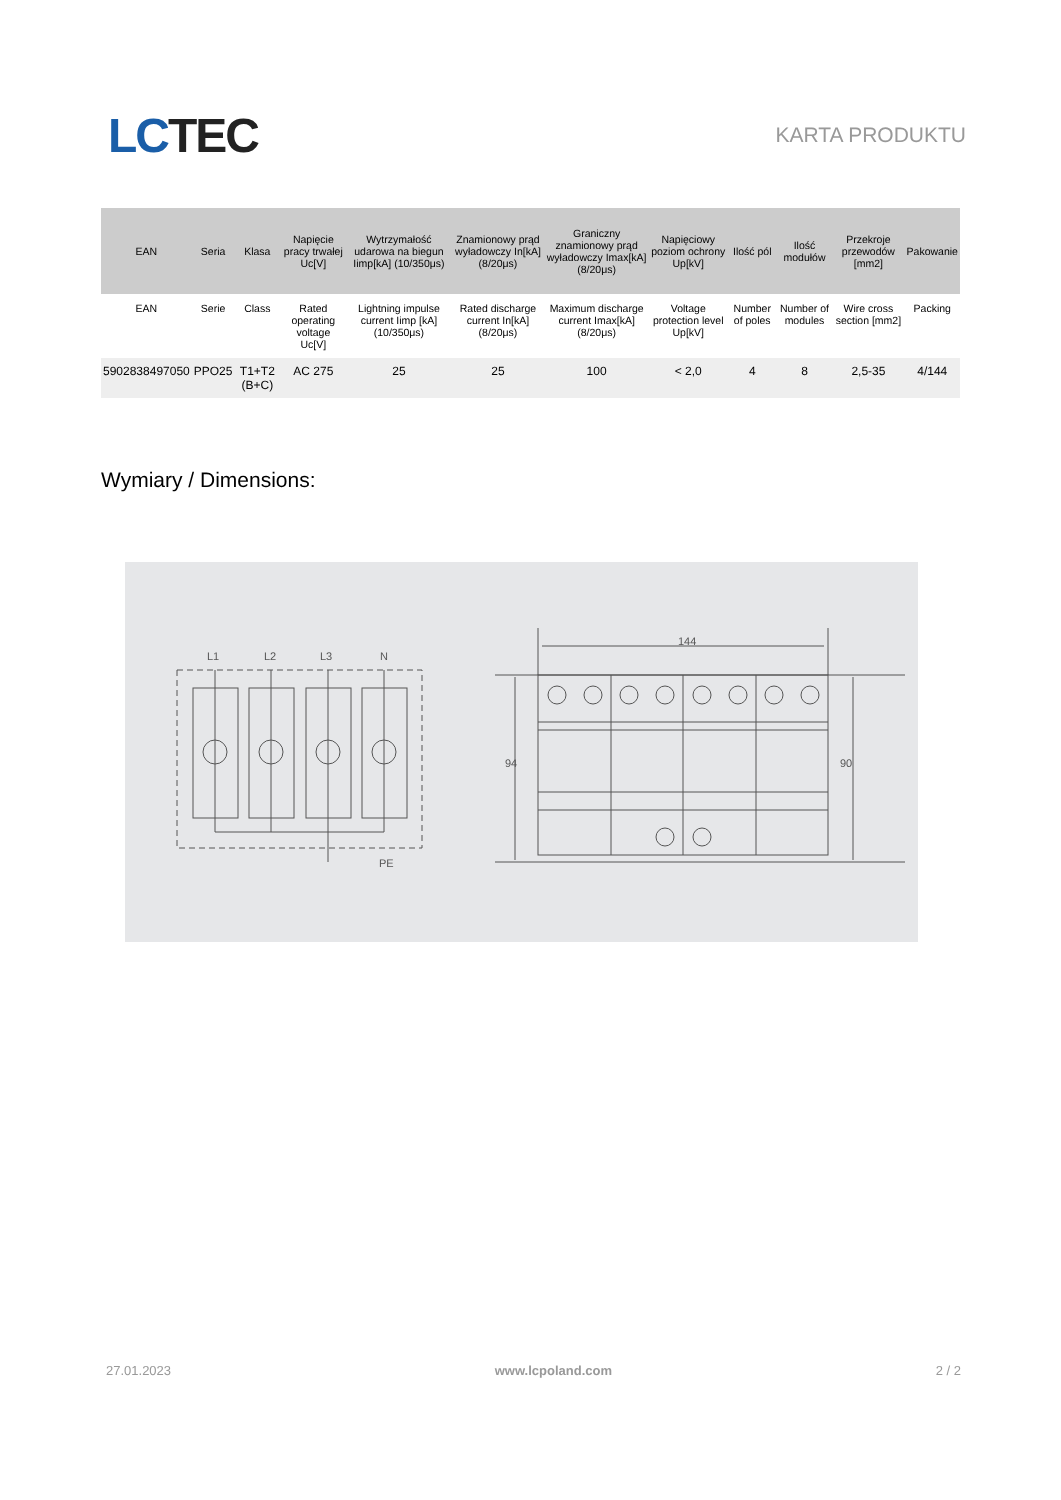LC TEC
KARTA PRODUKTU
| EAN | Seria | Klasa | Napięcie pracy trwałej Uc[V] | Wytrzymałość udarowa na biegun Iimp[kA] (10/350μs) | Znamionowy prąd wyładowczy In[kA] (8/20μs) | Graniczny znamionowy prąd wyładowczy Imax[kA] (8/20μs) | Napięciowy poziom ochrony Up[kV] | Ilość pól | Ilość modułów | Przekroje przewodów [mm2] | Pakowanie |
| --- | --- | --- | --- | --- | --- | --- | --- | --- | --- | --- | --- |
| EAN | Serie | Class | Rated operating voltage Uc[V] | Lightning impulse current Iimp [kA] (10/350μs) | Rated discharge current In[kA] (8/20μs) | Maximum discharge current Imax[kA] (8/20μs) | Voltage protection level Up[kV] | Number of poles | Number of modules | Wire cross section [mm2] | Packing |
| 5902838497050 | PPO25 | T1+T2 (B+C) | AC 275 | 25 | 25 | 100 | < 2,0 | 4 | 8 | 2,5-35 | 4/144 |
Wymiary / Dimensions:
L1
L2
L3
N
PE
144
94
90
27.01.2023 www.lcpoland.com 2 / 2